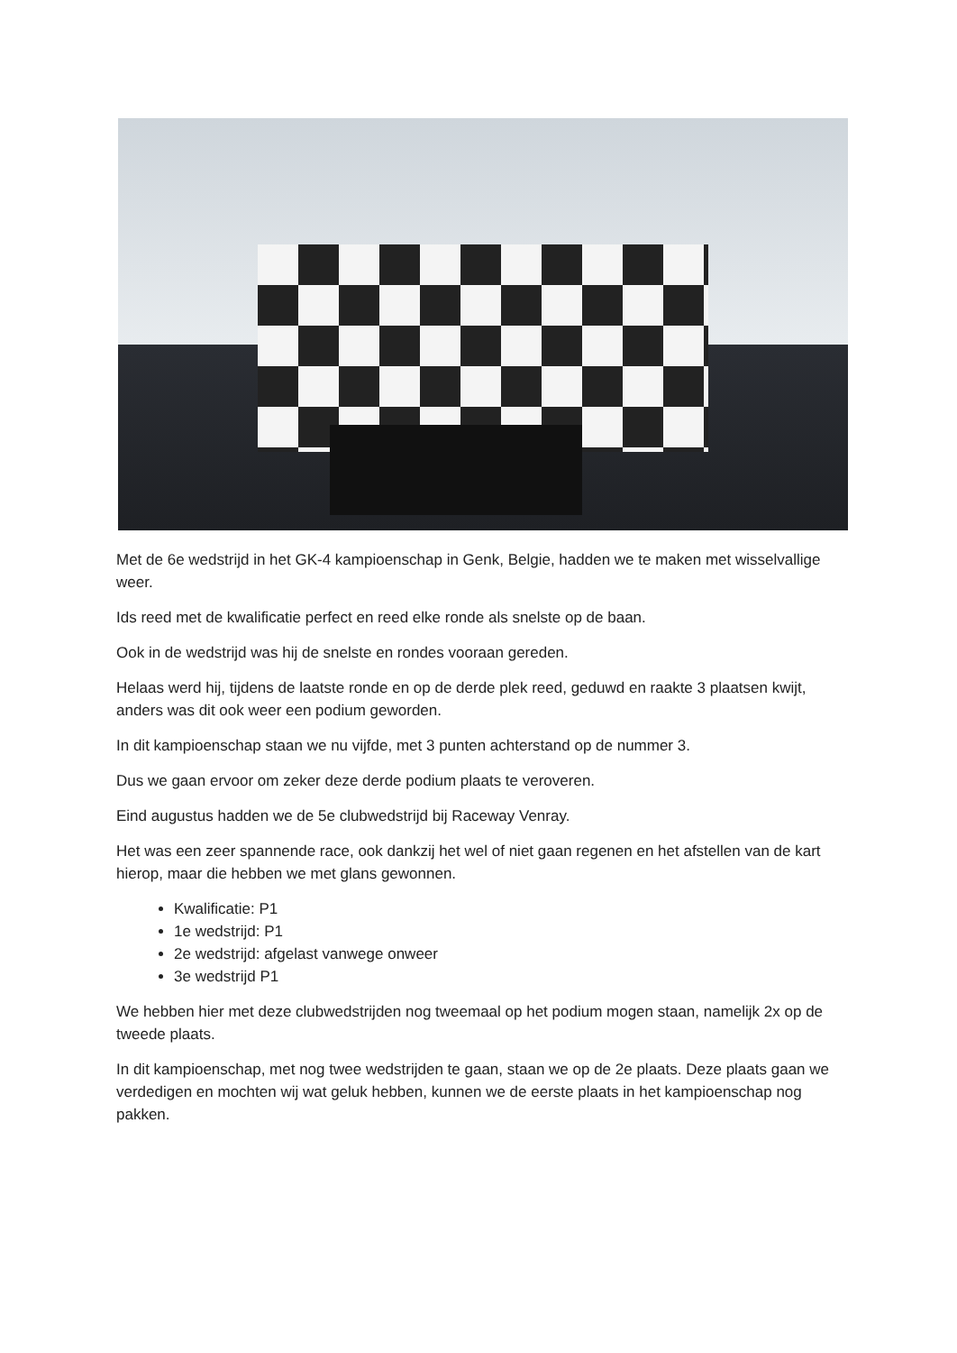Met de 6e wedstrijd in het GK-4 kampioenschap in Genk, Belgie, hadden we te maken met wisselvallige weer.
Ids reed met de kwalificatie perfect en reed elke ronde als snelste op de baan.
Ook in de wedstrijd was hij de snelste en rondes vooraan gereden.
Helaas werd hij, tijdens de laatste ronde en op de derde plek reed, geduwd en raakte 3 plaatsen kwijt, anders was dit ook weer een podium geworden.
In dit kampioenschap staan we nu vijfde, met 3 punten achterstand op de nummer 3.
Dus we gaan ervoor om zeker deze derde podium plaats te veroveren.
Eind augustus hadden we de 5e clubwedstrijd bij Raceway Venray.
Het was een zeer spannende race, ook dankzij het wel of niet gaan regenen en het afstellen van de kart hierop, maar die hebben we met glans gewonnen.
Kwalificatie: P1
1e wedstrijd: P1
2e wedstrijd: afgelast vanwege onweer
3e wedstrijd P1
We hebben hier met deze clubwedstrijden nog tweemaal op het podium mogen staan, namelijk 2x op de tweede plaats.
In dit kampioenschap, met nog twee wedstrijden te gaan, staan we op de 2e plaats. Deze plaats gaan we verdedigen en mochten wij wat geluk hebben, kunnen we de eerste plaats in het kampioenschap nog pakken.